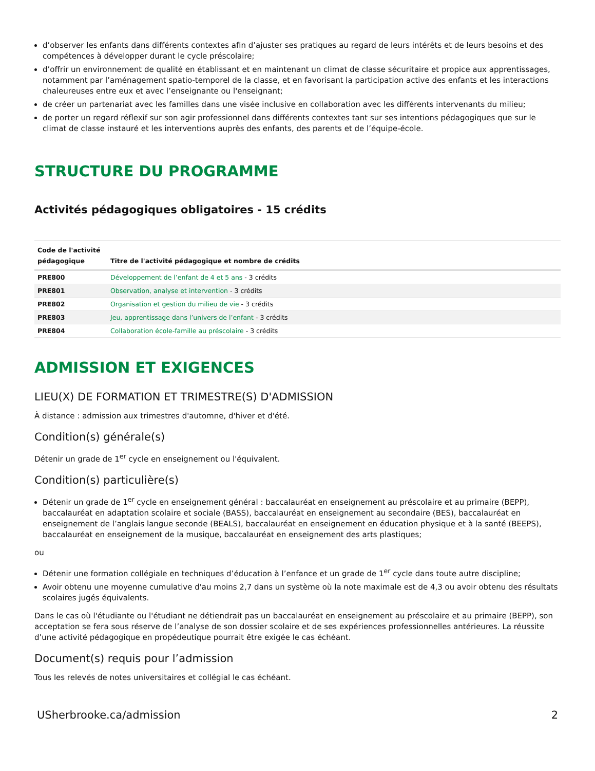d’observer les enfants dans différents contextes afin d’ajuster ses pratiques au regard de leurs intérêts et de leurs besoins et des compétences à développer durant le cycle préscolaire;
d’offrir un environnement de qualité en établissant et en maintenant un climat de classe sécuritaire et propice aux apprentissages, notamment par l’aménagement spatio-temporel de la classe, et en favorisant la participation active des enfants et les interactions chaleureuses entre eux et avec l’enseignante ou l'enseignant;
de créer un partenariat avec les familles dans une visée inclusive en collaboration avec les différents intervenants du milieu;
de porter un regard réflexif sur son agir professionnel dans différents contextes tant sur ses intentions pédagogiques que sur le climat de classe instauré et les interventions auprès des enfants, des parents et de l’équipe-école.
STRUCTURE DU PROGRAMME
Activités pédagogiques obligatoires - 15 crédits
| Code de l'activité pédagogique | Titre de l'activité pédagogique et nombre de crédits |
| --- | --- |
| PRE800 | Développement de l’enfant de 4 et 5 ans - 3 crédits |
| PRE801 | Observation, analyse et intervention - 3 crédits |
| PRE802 | Organisation et gestion du milieu de vie - 3 crédits |
| PRE803 | Jeu, apprentissage dans l’univers de l’enfant - 3 crédits |
| PRE804 | Collaboration école-famille au préscolaire - 3 crédits |
ADMISSION ET EXIGENCES
LIEU(X) DE FORMATION ET TRIMESTRE(S) D'ADMISSION
À distance : admission aux trimestres d'automne, d'hiver et d'été.
Condition(s) générale(s)
Détenir un grade de 1<sup>er</sup> cycle en enseignement ou l'équivalent.
Condition(s) particulière(s)
Détenir un grade de 1<sup>er</sup> cycle en enseignement général : baccalauréat en enseignement au préscolaire et au primaire (BEPP), baccalauréat en adaptation scolaire et sociale (BASS), baccalauréat en enseignement au secondaire (BES), baccalauréat en enseignement de l’anglais langue seconde (BEALS), baccalauréat en enseignement en éducation physique et à la santé (BEEPS), baccalauréat en enseignement de la musique, baccalauréat en enseignement des arts plastiques;
ou
Détenir une formation collégiale en techniques d’éducation à l’enfance et un grade de 1<sup>er</sup> cycle dans toute autre discipline;
Avoir obtenu une moyenne cumulative d'au moins 2,7 dans un système où la note maximale est de 4,3 ou avoir obtenu des résultats scolaires jugés équivalents.
Dans le cas où l'étudiante ou l'étudiant ne détiendrait pas un baccalauréat en enseignement au préscolaire et au primaire (BEPP), son acceptation se fera sous réserve de l’analyse de son dossier scolaire et de ses expériences professionnelles antérieures. La réussite d’une activité pédagogique en propédeutique pourrait être exigée le cas échéant.
Document(s) requis pour l’admission
Tous les relevés de notes universitaires et collégial le cas échéant.
USherbrooke.ca/admission 2